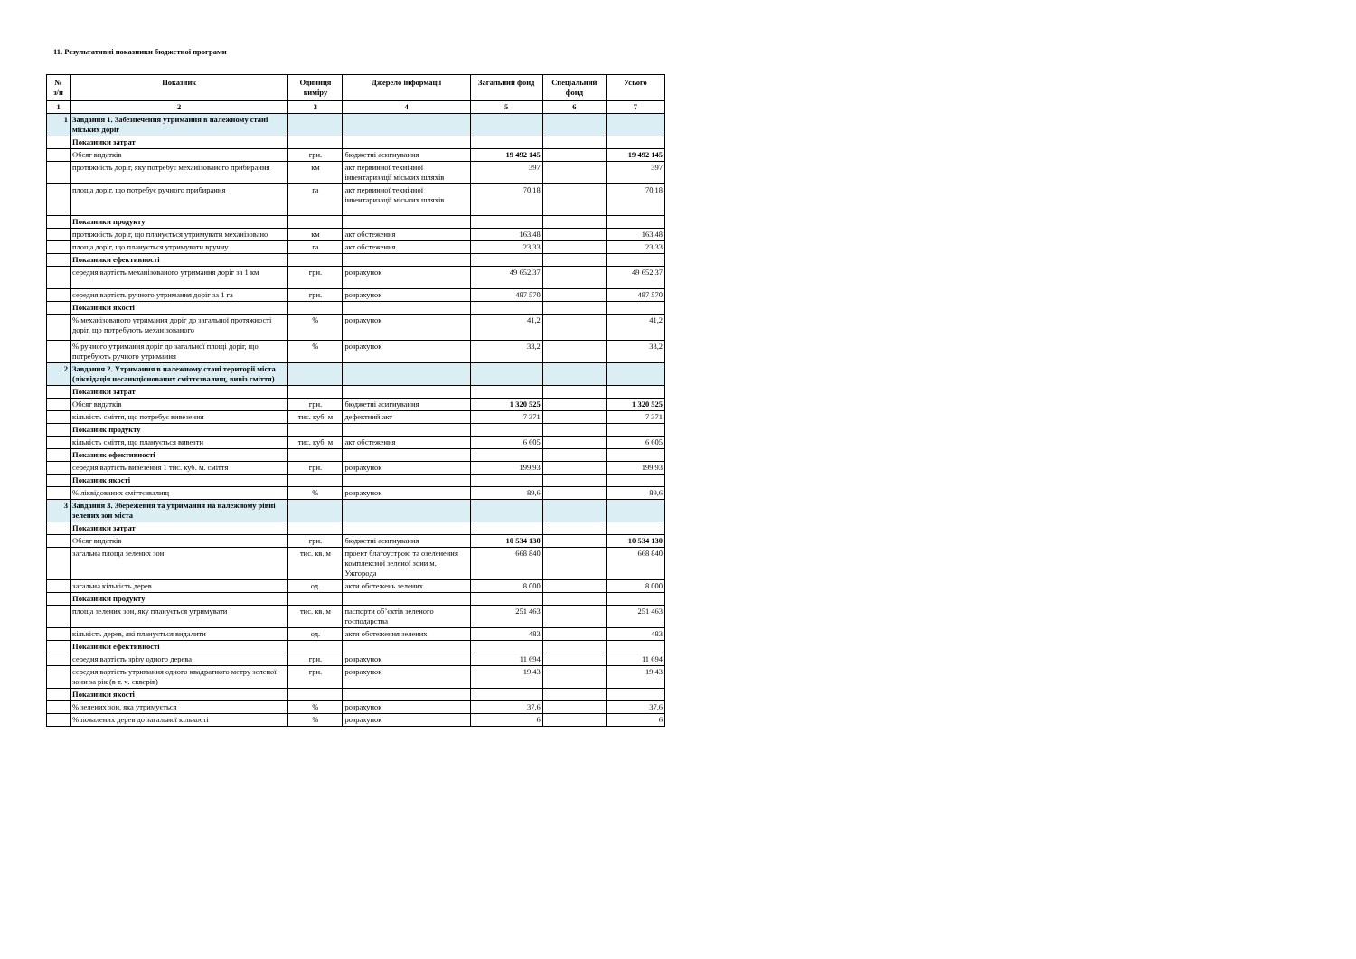11. Результативні показники бюджетної програми
| № з/п | Показник | Одиниця виміру | Джерело інформації | Загальний фонд | Спеціальний фонд | Усього |
| --- | --- | --- | --- | --- | --- | --- |
| 1 | 2 | 3 | 4 | 5 | 6 | 7 |
| 1 | Завдання 1. Забезпечення утримання в належному стані міських доріг | | | | | |
| | Показники затрат | | | | | |
| | Обсяг видатків | грн. | бюджетні асигнування | 19 492 145 | | 19 492 145 |
| | протяжність доріг, яку потребує механізованого прибирання | км | акт первинної технічної інвентаризації міських шляхів | 397 | | 397 |
| | площа доріг, що потребує ручного прибирання | га | акт первинної технічної інвентаризації міських шляхів | 70,18 | | 70,18 |
| | Показники продукту | | | | | |
| | протяжність доріг, що планується утримувати механізовано | км | акт обстеження | 163,48 | | 163,48 |
| | площа доріг, що планується утримувати вручну | га | акт обстеження | 23,33 | | 23,33 |
| | Показники ефективності | | | | | |
| | середня вартість механізованого утримання доріг за 1 км | грн. | розрахунок | 49 652,37 | | 49 652,37 |
| | середня вартість ручного утримання доріг за 1 га | грн. | розрахунок | 487 570 | | 487 570 |
| | Показники якості | | | | | |
| | % механізованого утримання доріг до загальної протяжності доріг, що потребують механізованого | % | розрахунок | 41,2 | | 41,2 |
| | % ручного утримання доріг до загальної площі доріг, що потребують ручного утримання | % | розрахунок | 33,2 | | 33,2 |
| 2 | Завдання 2. Утримання в належному стані території міста (ліквідація несанкціонованих сміттєзвалищ, вивіз сміття) | | | | | |
| | Показники затрат | | | | | |
| | Обсяг видатків | грн. | бюджетні асигнування | 1 320 525 | | 1 320 525 |
| | кількість сміття, що потребує вивезення | тис. куб. м | дефектний акт | 7 371 | | 7 371 |
| | Показник продукту | | | | | |
| | кількість сміття, що планується вивезти | тис. куб. м | акт обстеження | 6 605 | | 6 605 |
| | Показник ефективності | | | | | |
| | середня вартість вивезення 1 тис. куб. м. сміття | грн. | розрахунок | 199,93 | | 199,93 |
| | Показник якості | | | | | |
| | % ліквідованих сміттєзвалищ | % | розрахунок | 89,6 | | 89,6 |
| 3 | Завдання 3. Збереження та утримання на належному рівні зелених зон міста | | | | | |
| | Показники затрат | | | | | |
| | Обсяг видатків | грн. | бюджетні асигнування | 10 534 130 | | 10 534 130 |
| | загальна площа зелених зон | тис. кв. м | проект благоустрою та озеленення комплексної зеленої зони м. Ужгорода | 668 840 | | 668 840 |
| | загальна кількість дерев | од. | акти обстежень зелених | 8 000 | | 8 000 |
| | Показники продукту | | | | | |
| | площа зелених зон, яку планується утримувати | тис. кв. м | паспорти об’єктів зеленого господарства | 251 463 | | 251 463 |
| | кількість дерев, які планується видалити | од. | акти обстеження зелених | 483 | | 483 |
| | Показники ефективності | | | | | |
| | середня вартість зрізу одного дерева | грн. | розрахунок | 11 694 | | 11 694 |
| | середня вартість утримання одного квадратного метру зеленої зони за рік (в т. ч. скверів) | грн. | розрахунок | 19,43 | | 19,43 |
| | Показники якості | | | | | |
| | % зелених зон, яка утримується | % | розрахунок | 37,6 | | 37,6 |
| | % повалених дерев до загальної кількості | % | розрахунок | 6 | | 6 |